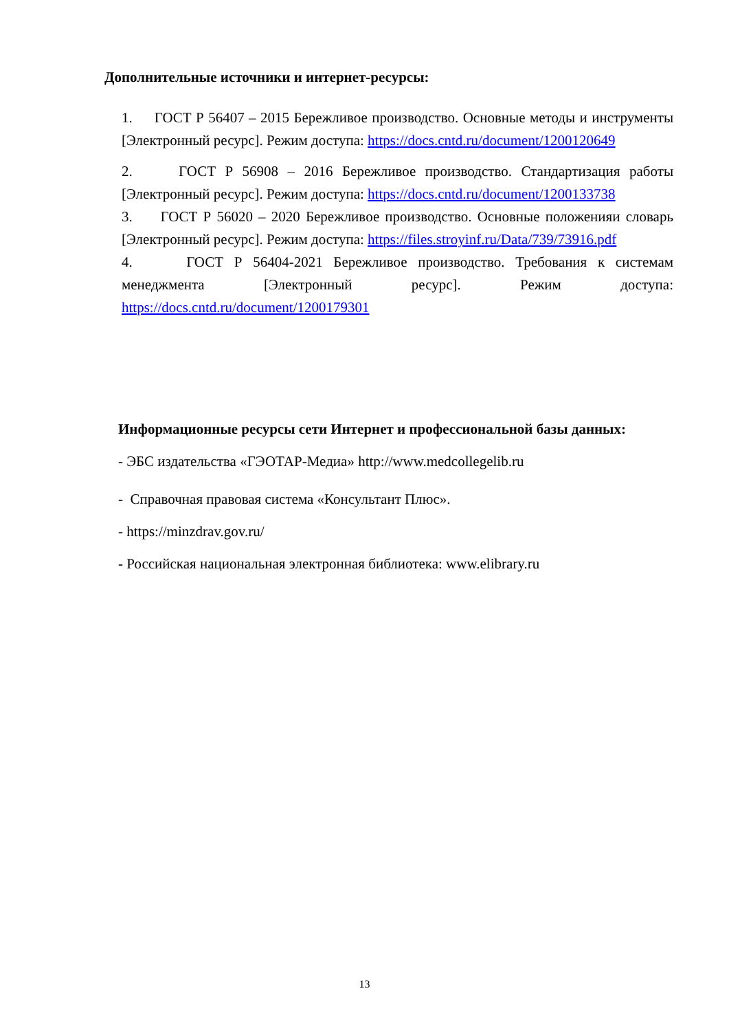Дополнительные источники и интернет-ресурсы:
1. ГОСТ Р 56407 – 2015 Бережливое производство. Основные методы и инструменты [Электронный ресурс]. Режим доступа: https://docs.cntd.ru/document/1200120649
2. ГОСТ Р 56908 – 2016 Бережливое производство. Стандартизация работы [Электронный ресурс]. Режим доступа: https://docs.cntd.ru/document/1200133738
3. ГОСТ Р 56020 – 2020 Бережливое производство. Основные положенияи словарь [Электронный ресурс]. Режим доступа: https://files.stroyinf.ru/Data/739/73916.pdf
4. ГОСТ Р 56404-2021 Бережливое производство. Требования к системам менеджмента [Электронный ресурс]. Режим доступа: https://docs.cntd.ru/document/1200179301
Информационные ресурсы сети Интернет и профессиональной базы данных:
- ЭБС издательства «ГЭОТАР-Медиа» http://www.medcollegelib.ru
- Справочная правовая система «Консультант Плюс».
- https://minzdrav.gov.ru/
- Российская национальная электронная библиотека: www.elibrary.ru
13